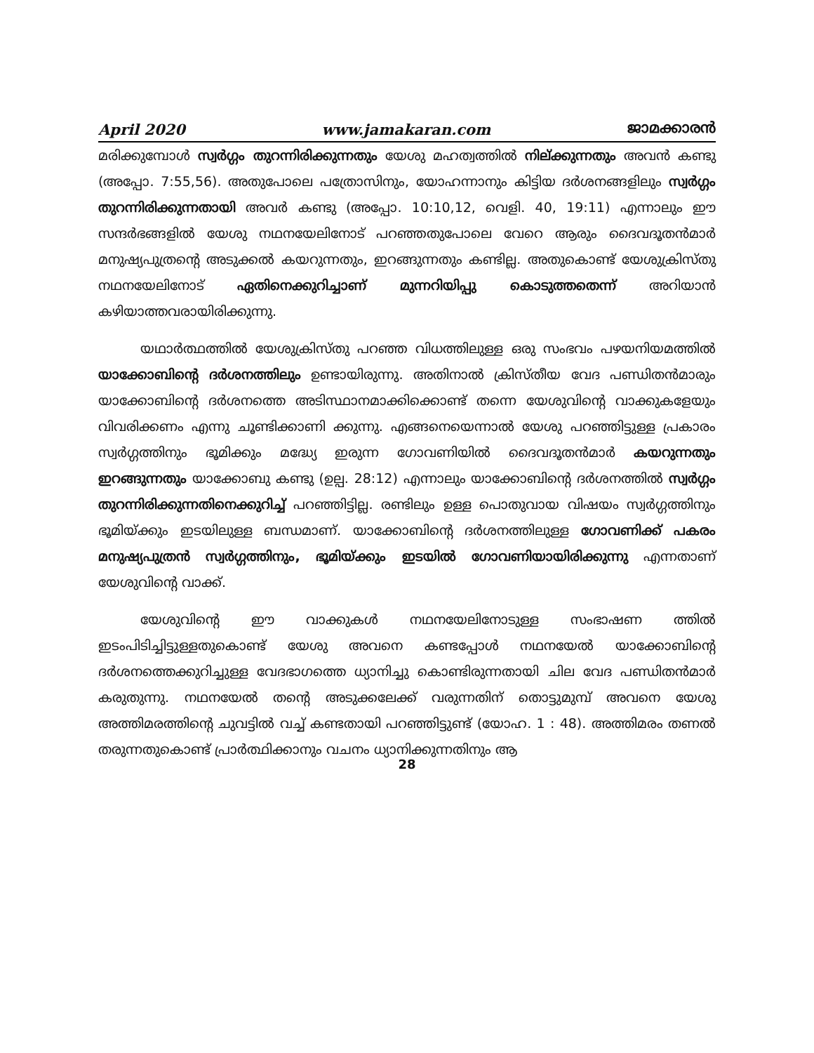April 2020 www.jamakaran.com ജാമക്കാരൻ
മരിക്കുമ്പോൾ സ്വർഗ്ഗം തുറന്നിരിക്കുന്നതും യേശു മഹത്വത്തിൽ നില്ക്കുന്നതും അവൻ കണ്ടു (അപ്പോ. 7:55,56). അതുപോലെ പത്രോസിനും, യോഹന്നാനും കിട്ടിയ ദർശനങ്ങളിലും സ്വർഗ്ഗം തുറന്നിരിക്കുന്നതായി അവർ കണ്ടു (അപ്പോ. 10:10,12, വെളി. 40, 19:11) എന്നാലും ഈ സന്ദർഭങ്ങളിൽ യേശു നഥനയേലിനോട് പറഞ്ഞതുപോലെ വേറെ ആരും ദൈവദൂതൻമാർ മനുഷ്യപുത്രന്റെ അടുക്കൽ കയറുന്നതും, ഇറങ്ങുന്നതും കണ്ടില്ല. അതുകൊണ്ട് യേശുക്രിസ്തു നഥനയേലിനോട് ഏതിനെക്കുറിച്ചാണ് മുന്നറിയിപ്പു കൊടുത്തതെന്ന് അറിയാൻ കഴിയാത്തവരായിരിക്കുന്നു.
യഥാർത്ഥത്തിൽ യേശുക്രിസ്തു പറഞ്ഞ വിധത്തിലുള്ള ഒരു സംഭവം പഴയനിയമത്തിൽ യാക്കോബിന്റെ ദർശനത്തിലും ഉണ്ടായിരുന്നു. അതിനാൽ ക്രിസ്തീയ വേദ പണ്ഡിതൻമാരും യാക്കോബിന്റെ ദർശനത്തെ അടിസ്ഥാനമാക്കിക്കൊണ്ട് തന്നെ യേശുവിന്റെ വാക്കുകളേയും വിവരിക്കണം എന്നു ചൂണ്ടിക്കാണി ക്കുന്നു. എങ്ങനെയെന്നാൽ യേശു പറഞ്ഞിട്ടുള്ള പ്രകാരം സ്വർഗ്ഗത്തിനും ഭൂമിക്കും മദ്ധ്യേ ഇരുന്ന ഗോവണിയിൽ ദൈവദൂതൻമാർ കയറുന്നതും ഇറങ്ങുന്നതും യാക്കോബു കണ്ടു (ഉല്പ. 28:12) എന്നാലും യാക്കോബിന്റെ ദർശനത്തിൽ സ്വർഗ്ഗം തുറന്നിരിക്കുന്നതിനെക്കുറിച്ച് പറഞ്ഞിട്ടില്ല. രണ്ടിലും ഉള്ള പൊതുവായ വിഷയം സ്വർഗ്ഗത്തിനും ഭൂമിയ്ക്കും ഇടയിലുള്ള ബന്ധമാണ്. യാക്കോബിന്റെ ദർശനത്തിലുള്ള ഗോവണിക്ക് പകരം മനുഷ്യപുത്രൻ സ്വർഗ്ഗത്തിനും, ഭൂമിയ്ക്കും ഇടയിൽ ഗോവണിയായിരിക്കുന്നു എന്നതാണ് യേശുവിന്റെ വാക്ക്.
യേശുവിന്റെ ഈ വാക്കുകൾ നഥനയേലിനോടുള്ള സംഭാഷണ ത്തിൽ ഇടംപിടിച്ചിട്ടുള്ളതുകൊണ്ട് യേശു അവനെ കണ്ടപ്പോൾ നഥനയേൽ യാക്കോബിന്റെ ദർശനത്തെക്കുറിച്ചുള്ള വേദഭാഗത്തെ ധ്യാനിച്ചു കൊണ്ടിരുന്നതായി ചില വേദ പണ്ഡിതൻമാർ കരുതുന്നു. നഥനയേൽ തന്റെ അടുക്കലേക്ക് വരുന്നതിന് തൊട്ടുമുമ്പ് അവനെ യേശു അത്തിമരത്തിന്റെ ചുവട്ടിൽ വച്ച് കണ്ടതായി പറഞ്ഞിട്ടുണ്ട് (യോഹ. 1 : 48). അത്തിമരം തണൽ തരുന്നതുകൊണ്ട് പ്രാർത്ഥിക്കാനും വചനം ധ്യാനിക്കുന്നതിനും ആ
28